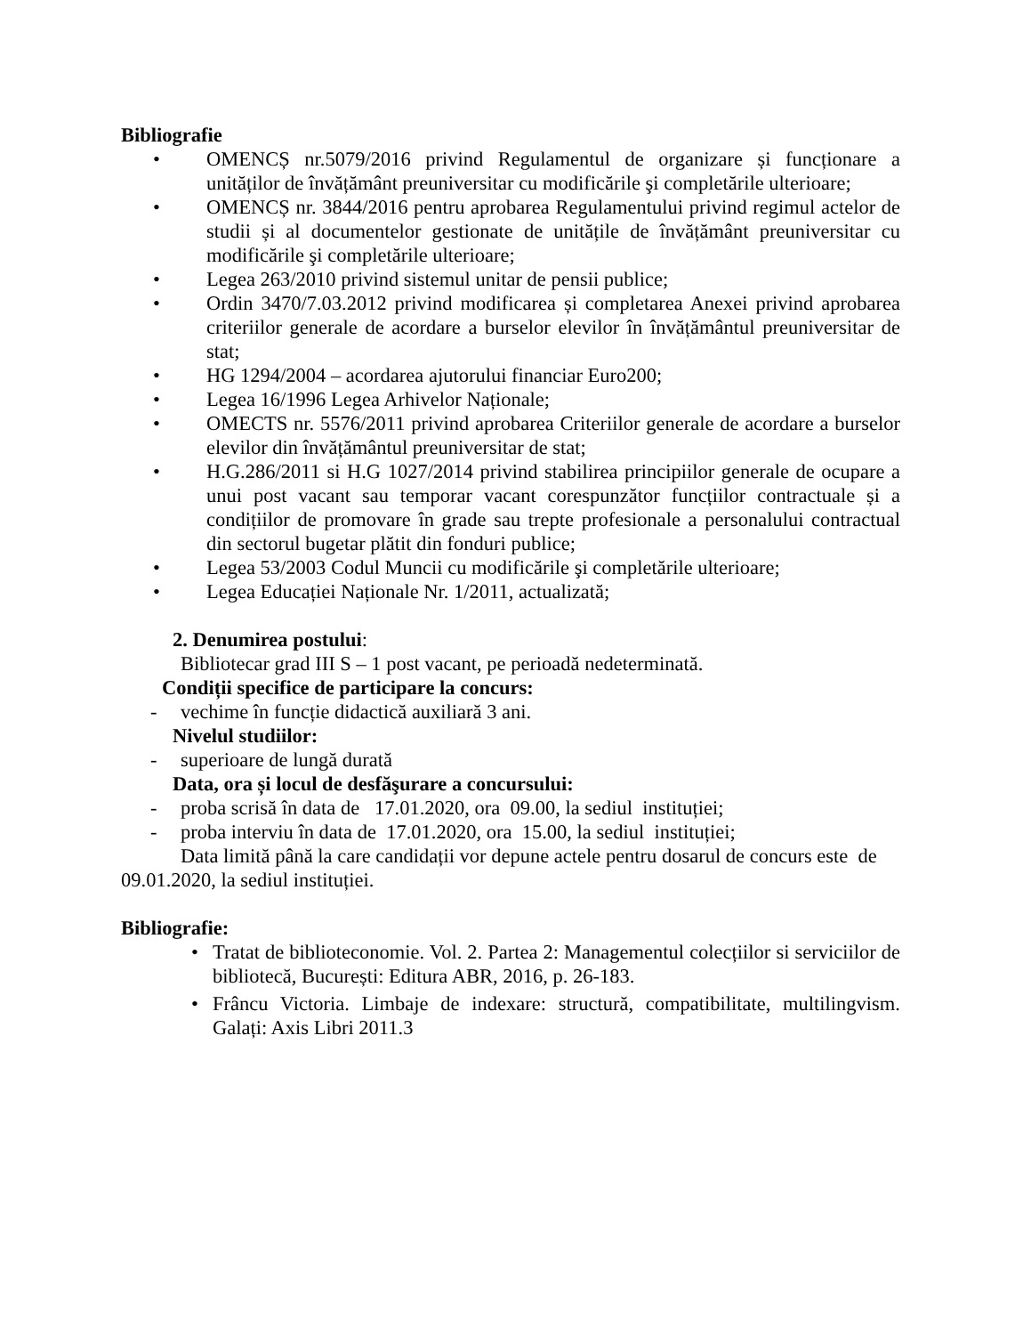Bibliografie
• OMENCȘ nr.5079/2016 privind Regulamentul de organizare și funcționare a unităților de învățământ preuniversitar cu modificările şi completările ulterioare;
• OMENCȘ nr. 3844/2016 pentru aprobarea Regulamentului privind regimul actelor de studii și al documentelor gestionate de unitățile de învățământ preuniversitar cu modificările şi completările ulterioare;
• Legea 263/2010 privind sistemul unitar de pensii publice;
• Ordin 3470/7.03.2012 privind modificarea și completarea Anexei privind aprobarea criteriilor generale de acordare a burselor elevilor în învățământul preuniversitar de stat;
• HG 1294/2004 – acordarea ajutorului financiar Euro200;
• Legea 16/1996 Legea Arhivelor Naționale;
• OMECTS nr. 5576/2011 privind aprobarea Criteriilor generale de acordare a burselor elevilor din învățământul preuniversitar de stat;
• H.G.286/2011 si H.G 1027/2014 privind stabilirea principiilor generale de ocupare a unui post vacant sau temporar vacant corespunzător funcțiilor contractuale și a condițiilor de promovare în grade sau trepte profesionale a personalului contractual din sectorul bugetar plătit din fonduri publice;
• Legea 53/2003 Codul Muncii cu modificările şi completările ulterioare;
• Legea Educației Naționale Nr. 1/2011, actualizată;
2. Denumirea postului:
Bibliotecar grad III S – 1 post vacant, pe perioadă nedeterminată.
Condiții specifice de participare la concurs:
- vechime în funcție didactică auxiliară 3 ani.
Nivelul studiilor:
- superioare de lungă durată
Data, ora și locul de desfăşurare a concursului:
- proba scrisă în data de 17.01.2020, ora 09.00, la sediul instituției;
- proba interviu în data de 17.01.2020, ora 15.00, la sediul instituției;
Data limită până la care candidații vor depune actele pentru dosarul de concurs este de 09.01.2020, la sediul instituției.
Bibliografie:
• Tratat de biblioteconomie. Vol. 2. Partea 2: Managementul colecțiilor si serviciilor de bibliotecă, București: Editura ABR, 2016, p. 26-183.
• Frâncu Victoria. Limbaje de indexare: structură, compatibilitate, multilingvism. Galați: Axis Libri 2011.3